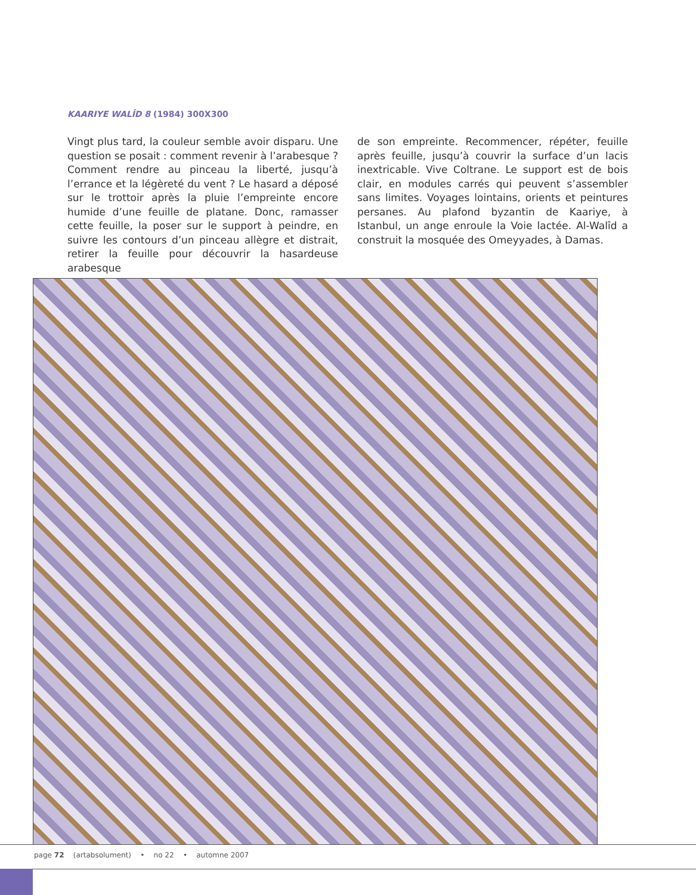KAARIYE WALÎD 8 (1984) 300X300
Vingt plus tard, la couleur semble avoir disparu. Une question se posait : comment revenir à l’arabesque ? Comment rendre au pinceau la liberté, jusqu’à l’errance et la légèreté du vent ? Le hasard a déposé sur le trottoir après la pluie l’empreinte encore humide d’une feuille de platane. Donc, ramasser cette feuille, la poser sur le support à peindre, en suivre les contours d’un pinceau allègre et distrait, retirer la feuille pour découvrir la hasardeuse arabesque
de son empreinte. Recommencer, répéter, feuille après feuille, jusqu’à couvrir la surface d’un lacis inextricable. Vive Coltrane. Le support est de bois clair, en modules carrés qui peuvent s’assembler sans limites. Voyages lointains, orients et peintures persanes. Au plafond byzantin de Kaariye, à Istanbul, un ange enroule la Voie lactée. Al-Walîd a construit la mosquée des Omeyyades, à Damas.
page 72 (artabsolument) • no 22 • automne 2007